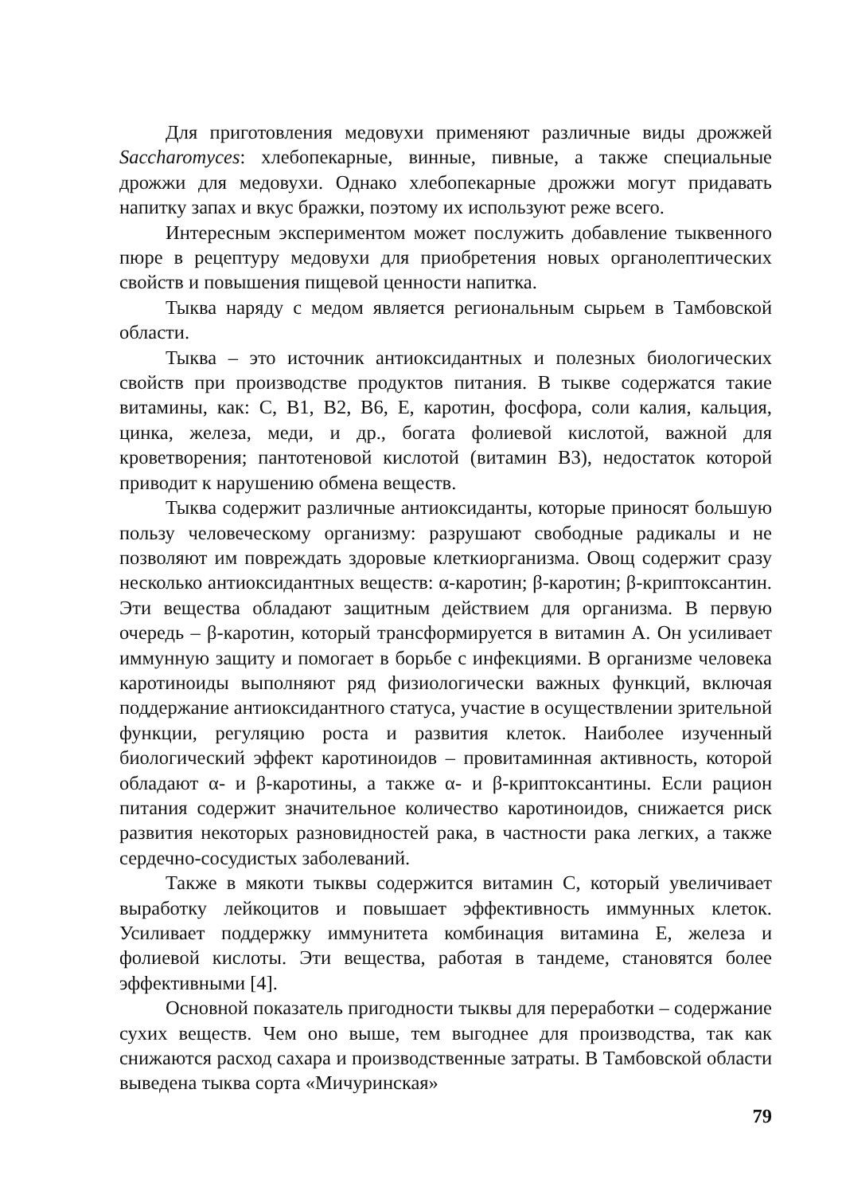Для приготовления медовухи применяют различные виды дрожжей Saccharomyces: хлебопекарные, винные, пивные, а также специальные дрожжи для медовухи. Однако хлебопекарные дрожжи могут придавать напитку запах и вкус бражки, поэтому их используют реже всего.
Интересным экспериментом может послужить добавление тыквенного пюре в рецептуру медовухи для приобретения новых органолептических свойств и повышения пищевой ценности напитка.
Тыква наряду с медом является региональным сырьем в Тамбовской области.
Тыква – это источник антиоксидантных и полезных биологических свойств при производстве продуктов питания. В тыкве содержатся такие витамины, как: С, В1, В2, В6, Е, каротин, фосфора, соли калия, кальция, цинка, железа, меди, и др., богата фолиевой кислотой, важной для кроветворения; пантотеновой кислотой (витамин В3), недостаток которой приводит к нарушению обмена веществ.
Тыква содержит различные антиоксиданты, которые приносят большую пользу человеческому организму: разрушают свободные радикалы и не позволяют им повреждать здоровые клеткиорганизма. Овощ содержит сразу несколько антиоксидантных веществ: α-каротин; β-каротин; β-криптоксантин. Эти вещества обладают защитным действием для организма. В первую очередь – β-каротин, который трансформируется в витамин А. Он усиливает иммунную защиту и помогает в борьбе с инфекциями. В организме человека каротиноиды выполняют ряд физиологически важных функций, включая поддержание антиоксидантного статуса, участие в осуществлении зрительной функции, регуляцию роста и развития клеток. Наиболее изученный биологический эффект каротиноидов – провитаминная активность, которой обладают α- и β-каротины, а также α- и β-криптоксантины. Если рацион питания содержит значительное количество каротиноидов, снижается риск развития некоторых разновидностей рака, в частности рака легких, а также сердечно-сосудистых заболеваний.
Также в мякоти тыквы содержится витамин С, который увеличивает выработку лейкоцитов и повышает эффективность иммунных клеток. Усиливает поддержку иммунитета комбинация витамина Е, железа и фолиевой кислоты. Эти вещества, работая в тандеме, становятся более эффективными [4].
Основной показатель пригодности тыквы для переработки – содержание сухих веществ. Чем оно выше, тем выгоднее для производства, так как снижаются расход сахара и производственные затраты. В Тамбовской области выведена тыква сорта «Мичуринская»
79